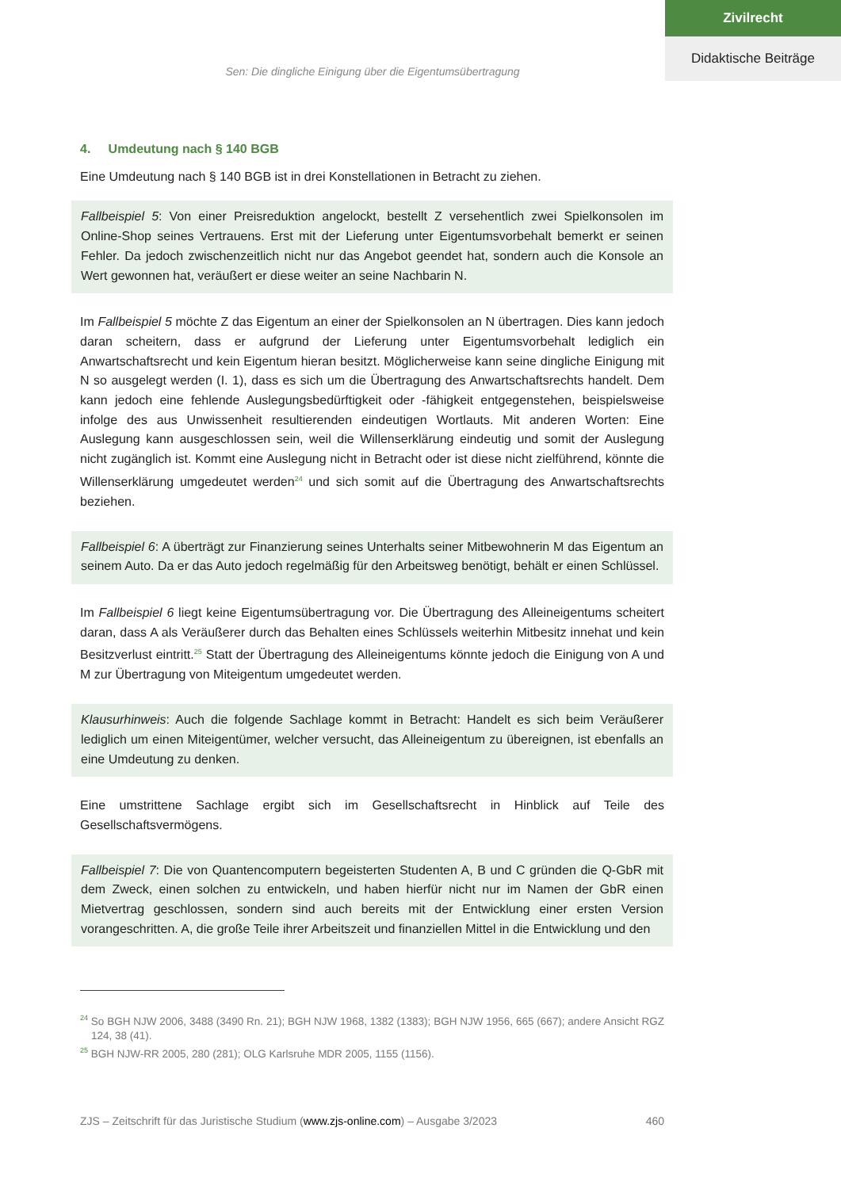Zivilrecht
Didaktische Beiträge
Sen: Die dingliche Einigung über die Eigentumsübertragung
4. Umdeutung nach § 140 BGB
Eine Umdeutung nach § 140 BGB ist in drei Konstellationen in Betracht zu ziehen.
Fallbeispiel 5: Von einer Preisreduktion angelockt, bestellt Z versehentlich zwei Spielkonsolen im Online-Shop seines Vertrauens. Erst mit der Lieferung unter Eigentumsvorbehalt bemerkt er seinen Fehler. Da jedoch zwischenzeitlich nicht nur das Angebot geendet hat, sondern auch die Konsole an Wert gewonnen hat, veräußert er diese weiter an seine Nachbarin N.
Im Fallbeispiel 5 möchte Z das Eigentum an einer der Spielkonsolen an N übertragen. Dies kann jedoch daran scheitern, dass er aufgrund der Lieferung unter Eigentumsvorbehalt lediglich ein Anwartschaftsrecht und kein Eigentum hieran besitzt. Möglicherweise kann seine dingliche Einigung mit N so ausgelegt werden (I. 1), dass es sich um die Übertragung des Anwartschaftsrechts handelt. Dem kann jedoch eine fehlende Auslegungsbedürftigkeit oder -fähigkeit entgegenstehen, beispielsweise infolge des aus Unwissenheit resultierenden eindeutigen Wortlauts. Mit anderen Worten: Eine Auslegung kann ausgeschlossen sein, weil die Willenserklärung eindeutig und somit der Auslegung nicht zugänglich ist. Kommt eine Auslegung nicht in Betracht oder ist diese nicht zielführend, könnte die Willenserklärung umgedeutet werden<sup>24</sup> und sich somit auf die Übertragung des Anwartschaftsrechts beziehen.
Fallbeispiel 6: A überträgt zur Finanzierung seines Unterhalts seiner Mitbewohnerin M das Eigentum an seinem Auto. Da er das Auto jedoch regelmäßig für den Arbeitsweg benötigt, behält er einen Schlüssel.
Im Fallbeispiel 6 liegt keine Eigentumsübertragung vor. Die Übertragung des Alleineigentums scheitert daran, dass A als Veräußerer durch das Behalten eines Schlüssels weiterhin Mitbesitz innehat und kein Besitzverlust eintritt.<sup>25</sup> Statt der Übertragung des Alleineigentums könnte jedoch die Einigung von A und M zur Übertragung von Miteigentum umgedeutet werden.
Klausurhinweis: Auch die folgende Sachlage kommt in Betracht: Handelt es sich beim Veräußerer lediglich um einen Miteigentümer, welcher versucht, das Alleineigentum zu übereignen, ist ebenfalls an eine Umdeutung zu denken.
Eine umstrittene Sachlage ergibt sich im Gesellschaftsrecht in Hinblick auf Teile des Gesellschaftsvermögens.
Fallbeispiel 7: Die von Quantencomputern begeisterten Studenten A, B und C gründen die Q-GbR mit dem Zweck, einen solchen zu entwickeln, und haben hierfür nicht nur im Namen der GbR einen Mietvertrag geschlossen, sondern sind auch bereits mit der Entwicklung einer ersten Version vorangeschritten. A, die große Teile ihrer Arbeitszeit und finanziellen Mittel in die Entwicklung und den
<sup>24</sup> So BGH NJW 2006, 3488 (3490 Rn. 21); BGH NJW 1968, 1382 (1383); BGH NJW 1956, 665 (667); andere Ansicht RGZ 124, 38 (41).
<sup>25</sup> BGH NJW-RR 2005, 280 (281); OLG Karlsruhe MDR 2005, 1155 (1156).
ZJS – Zeitschrift für das Juristische Studium (www.zjs-online.com) – Ausgabe 3/2023 460